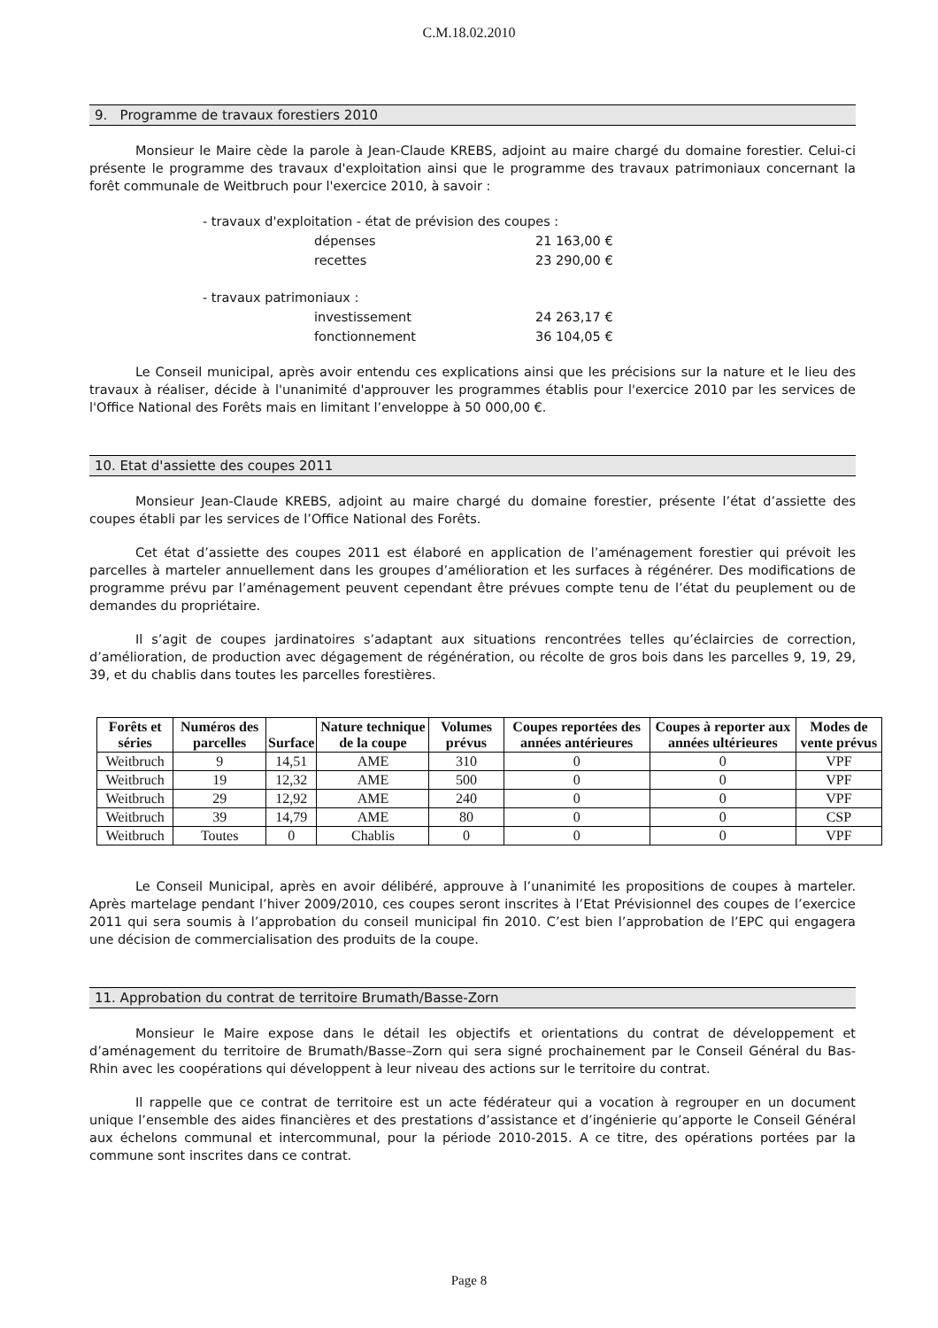C.M.18.02.2010
9. Programme de travaux forestiers 2010
Monsieur le Maire cède la parole à Jean-Claude KREBS, adjoint au maire chargé du domaine forestier. Celui-ci présente le programme des travaux d'exploitation ainsi que le programme des travaux patrimoniaux concernant la forêt communale de Weitbruch pour l'exercice 2010, à savoir :
- travaux d'exploitation - état de prévision des coupes :
| dépenses | 21 163,00 € |
| recettes | 23 290,00 € |
- travaux patrimoniaux :
| investissement | 24 263,17 € |
| fonctionnement | 36 104,05 € |
Le Conseil municipal, après avoir entendu ces explications ainsi que les précisions sur la nature et le lieu des travaux à réaliser, décide à l'unanimité d'approuver les programmes établis pour l'exercice 2010 par les services de l'Office National des Forêts mais en limitant l’enveloppe à 50 000,00 €.
10. Etat d'assiette des coupes 2011
Monsieur Jean-Claude KREBS, adjoint au maire chargé du domaine forestier, présente l’état d’assiette des coupes établi par les services de l’Office National des Forêts.
Cet état d’assiette des coupes 2011 est élaboré en application de l’aménagement forestier qui prévoit les parcelles à marteler annuellement dans les groupes d’amélioration et les surfaces à régénérer. Des modifications de programme prévu par l’aménagement peuvent cependant être prévues compte tenu de l’état du peuplement ou de demandes du propriétaire.
Il s’agit de coupes jardinatoires s’adaptant aux situations rencontrées telles qu’éclaircies de correction, d’amélioration, de production avec dégagement de régénération, ou récolte de gros bois dans les parcelles 9, 19, 29, 39, et du chablis dans toutes les parcelles forestières.
| Forêts et séries | Numéros des parcelles | Surface | Nature technique de la coupe | Volumes prévus | Coupes reportées des années antérieures | Coupes à reporter aux années ultérieures | Modes de vente prévus |
| --- | --- | --- | --- | --- | --- | --- | --- |
| Weitbruch | 9 | 14,51 | AME | 310 | 0 | 0 | VPF |
| Weitbruch | 19 | 12,32 | AME | 500 | 0 | 0 | VPF |
| Weitbruch | 29 | 12,92 | AME | 240 | 0 | 0 | VPF |
| Weitbruch | 39 | 14,79 | AME | 80 | 0 | 0 | CSP |
| Weitbruch | Toutes | 0 | Chablis | 0 | 0 | 0 | VPF |
Le Conseil Municipal, après en avoir délibéré, approuve à l’unanimité les propositions de coupes à marteler. Après martelage pendant l’hiver 2009/2010, ces coupes seront inscrites à l’Etat Prévisionnel des coupes de l’exercice 2011 qui sera soumis à l’approbation du conseil municipal fin 2010. C’est bien l’approbation de l’EPC qui engagera une décision de commercialisation des produits de la coupe.
11. Approbation du contrat de territoire Brumath/Basse-Zorn
Monsieur le Maire expose dans le détail les objectifs et orientations du contrat de développement et d’aménagement du territoire de Brumath/Basse–Zorn qui sera signé prochainement par le Conseil Général du Bas-Rhin avec les coopérations qui développent à leur niveau des actions sur le territoire du contrat.
Il rappelle que ce contrat de territoire est un acte fédérateur qui a vocation à regrouper en un document unique l’ensemble des aides financières et des prestations d’assistance et d’ingénierie qu’apporte le Conseil Général aux échelons communal et intercommunal, pour la période 2010-2015. A ce titre, des opérations portées par la commune sont inscrites dans ce contrat.
Page 8